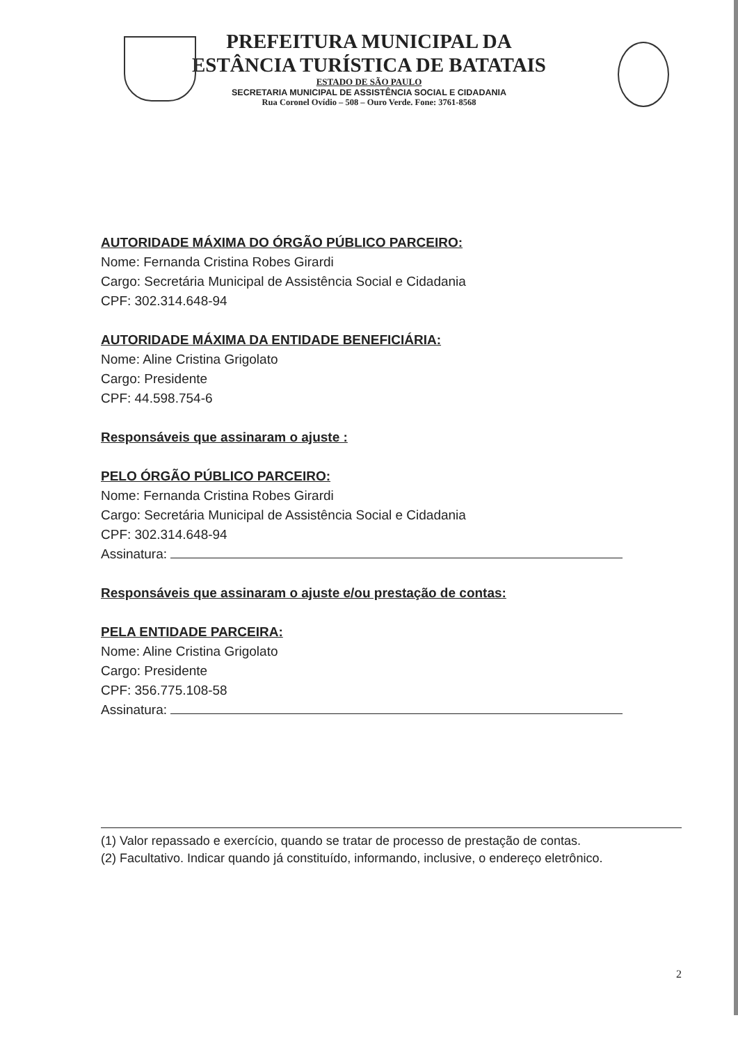PREFEITURA MUNICIPAL DA
ESTÂNCIA TURÍSTICA DE BATATAIS
ESTADO DE SÃO PAULO
SECRETARIA MUNICIPAL DE ASSISTÊNCIA SOCIAL E CIDADANIA
Rua Coronel Ovídio – 508 – Ouro Verde. Fone: 3761-8568
AUTORIDADE MÁXIMA DO ÓRGÃO PÚBLICO PARCEIRO:
Nome: Fernanda Cristina Robes Girardi
Cargo: Secretária Municipal de Assistência Social e Cidadania
CPF: 302.314.648-94
AUTORIDADE MÁXIMA DA ENTIDADE BENEFICIÁRIA:
Nome: Aline Cristina Grigolato
Cargo: Presidente
CPF: 44.598.754-6
Responsáveis que assinaram o ajuste :
PELO ÓRGÃO PÚBLICO PARCEIRO:
Nome: Fernanda Cristina Robes Girardi
Cargo: Secretária Municipal de Assistência Social e Cidadania
CPF: 302.314.648-94
Assinatura:
Responsáveis que assinaram o ajuste e/ou prestação de contas:
PELA ENTIDADE PARCEIRA:
Nome: Aline Cristina Grigolato
Cargo: Presidente
CPF: 356.775.108-58
Assinatura:
(1) Valor repassado e exercício, quando se tratar de processo de prestação de contas.
(2) Facultativo. Indicar quando já constituído, informando, inclusive, o endereço eletrônico.
2